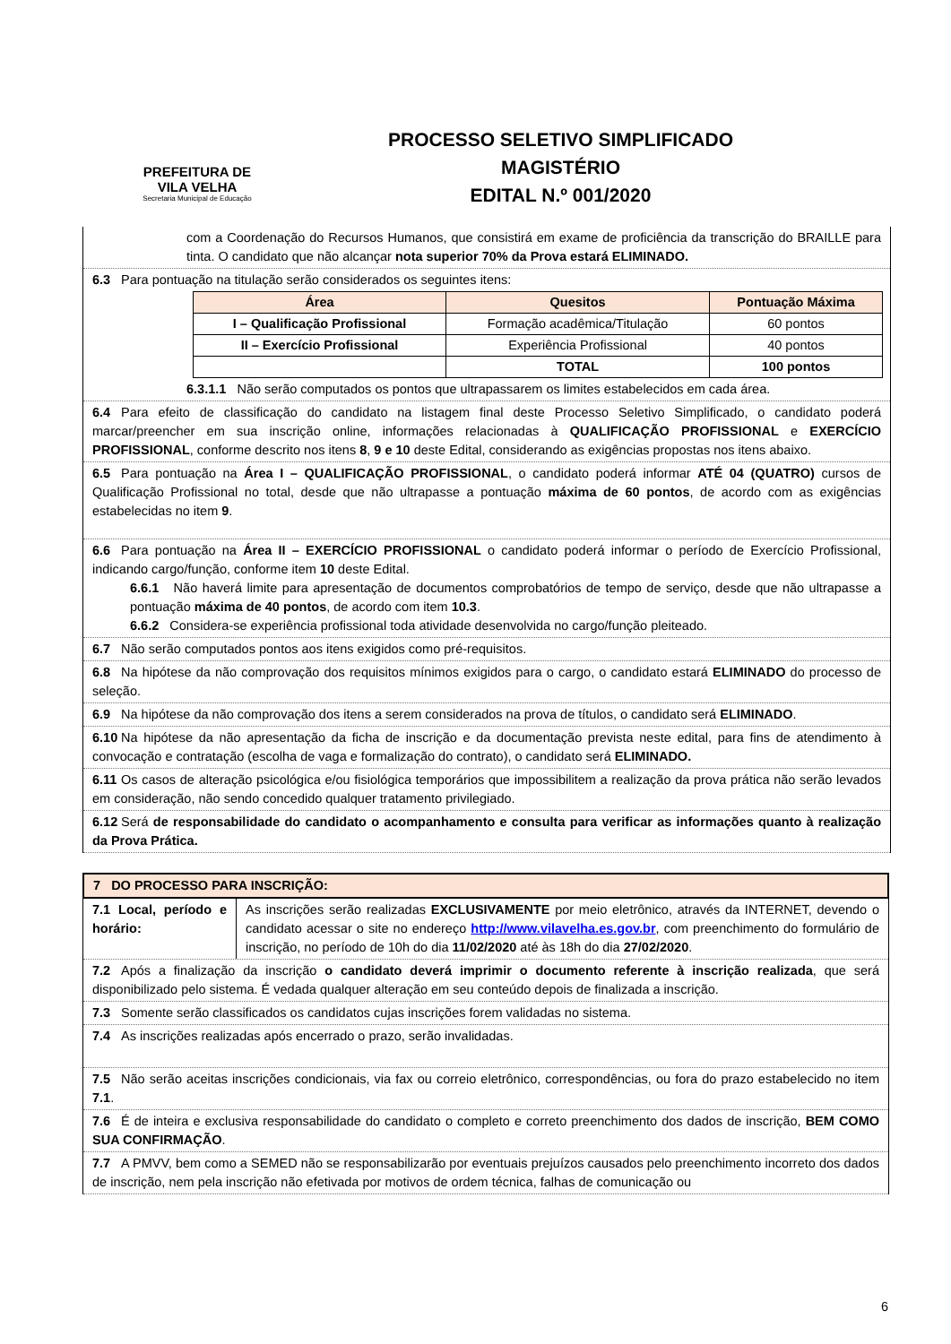PREFEITURA DE
VILA VELHA
Secretaria Municipal de Educação
PROCESSO SELETIVO SIMPLIFICADO
MAGISTÉRIO
EDITAL N.º 001/2020
com a Coordenação do Recursos Humanos, que consistirá em exame de proficiência da transcrição do BRAILLE para tinta. O candidato que não alcançar nota superior 70% da Prova estará ELIMINADO.
6.3 Para pontuação na titulação serão considerados os seguintes itens:
| Área | Quesitos | Pontuação Máxima |
| --- | --- | --- |
| I – Qualificação Profissional | Formação acadêmica/Titulação | 60 pontos |
| II – Exercício Profissional | Experiência Profissional | 40 pontos |
| | TOTAL | 100 pontos |
6.3.1.1 Não serão computados os pontos que ultrapassarem os limites estabelecidos em cada área.
6.4 Para efeito de classificação do candidato na listagem final deste Processo Seletivo Simplificado, o candidato poderá marcar/preencher em sua inscrição online, informações relacionadas à QUALIFICAÇÃO PROFISSIONAL e EXERCÍCIO PROFISSIONAL, conforme descrito nos itens 8, 9 e 10 deste Edital, considerando as exigências propostas nos itens abaixo.
6.5 Para pontuação na Área I – QUALIFICAÇÃO PROFISSIONAL, o candidato poderá informar ATÉ 04 (QUATRO) cursos de Qualificação Profissional no total, desde que não ultrapasse a pontuação máxima de 60 pontos, de acordo com as exigências estabelecidas no item 9.
6.6 Para pontuação na Área II – EXERCÍCIO PROFISSIONAL o candidato poderá informar o período de Exercício Profissional, indicando cargo/função, conforme item 10 deste Edital.
6.6.1 Não haverá limite para apresentação de documentos comprobatórios de tempo de serviço, desde que não ultrapasse a pontuação máxima de 40 pontos, de acordo com item 10.3.
6.6.2 Considera-se experiência profissional toda atividade desenvolvida no cargo/função pleiteado.
6.7 Não serão computados pontos aos itens exigidos como pré-requisitos.
6.8 Na hipótese da não comprovação dos requisitos mínimos exigidos para o cargo, o candidato estará ELIMINADO do processo de seleção.
6.9 Na hipótese da não comprovação dos itens a serem considerados na prova de títulos, o candidato será ELIMINADO.
6.10 Na hipótese da não apresentação da ficha de inscrição e da documentação prevista neste edital, para fins de atendimento à convocação e contratação (escolha de vaga e formalização do contrato), o candidato será ELIMINADO.
6.11 Os casos de alteração psicológica e/ou fisiológica temporários que impossibilitem a realização da prova prática não serão levados em consideração, não sendo concedido qualquer tratamento privilegiado.
6.12 Será de responsabilidade do candidato o acompanhamento e consulta para verificar as informações quanto à realização da Prova Prática.
7 DO PROCESSO PARA INSCRIÇÃO:
7.1 Local, período e horário:
As inscrições serão realizadas EXCLUSIVAMENTE por meio eletrônico, através da INTERNET, devendo o candidato acessar o site no endereço http://www.vilavelha.es.gov.br, com preenchimento do formulário de inscrição, no período de 10h do dia 11/02/2020 até às 18h do dia 27/02/2020.
7.2 Após a finalização da inscrição o candidato deverá imprimir o documento referente à inscrição realizada, que será disponibilizado pelo sistema. É vedada qualquer alteração em seu conteúdo depois de finalizada a inscrição.
7.3 Somente serão classificados os candidatos cujas inscrições forem validadas no sistema.
7.4 As inscrições realizadas após encerrado o prazo, serão invalidadas.
7.5 Não serão aceitas inscrições condicionais, via fax ou correio eletrônico, correspondências, ou fora do prazo estabelecido no item 7.1.
7.6 É de inteira e exclusiva responsabilidade do candidato o completo e correto preenchimento dos dados de inscrição, BEM COMO SUA CONFIRMAÇÃO.
7.7 A PMVV, bem como a SEMED não se responsabilizarão por eventuais prejuízos causados pelo preenchimento incorreto dos dados de inscrição, nem pela inscrição não efetivada por motivos de ordem técnica, falhas de comunicação ou
6